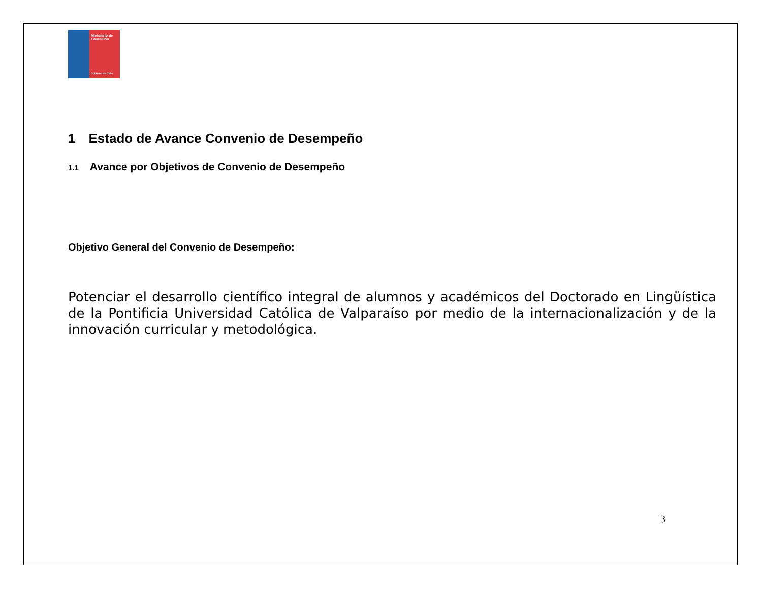Ministerio de Educación
Gobierno de Chile
1 Estado de Avance Convenio de Desempeño
1.1 Avance por Objetivos de Convenio de Desempeño
Objetivo General del Convenio de Desempeño:
Potenciar el desarrollo científico integral de alumnos y académicos del Doctorado en Lingüística de la Pontificia Universidad Católica de Valparaíso por medio de la internacionalización y de la innovación curricular y metodológica.
3